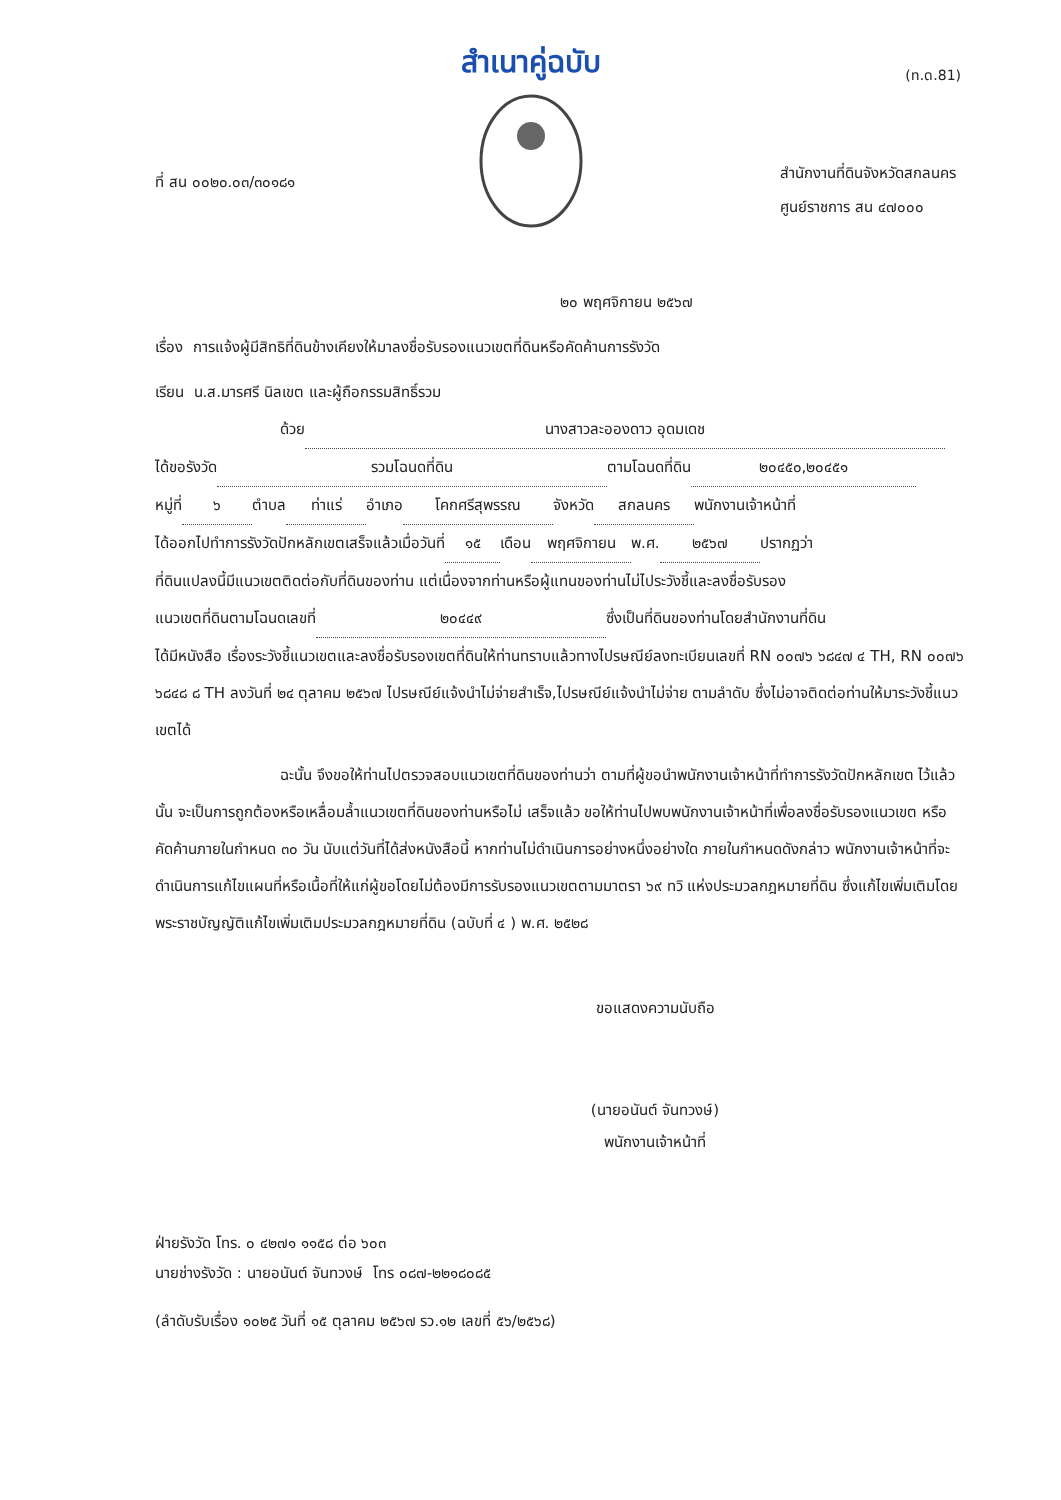สำเนาคู่ฉบับ
(ท.ด.81)
ที่ สน ๐๐๒๐.๐๓/๓๐๑๘๑
สำนักงานที่ดินจังหวัดสกลนคร
ศูนย์ราชการ สน ๔๗๐๐๐
๒๐ พฤศจิกายน ๒๕๖๗
เรื่อง การแจ้งผู้มีสิทธิที่ดินข้างเคียงให้มาลงชื่อรับรองแนวเขตที่ดินหรือคัดค้านการรังวัด
เรียน น.ส.มารศรี นิลเขต และผู้ถือกรรมสิทธิ์รวม
ด้วย นางสาวละอองดาว อุดมเดช
ได้ขอรังวัด รวมโฉนดที่ดิน ตามโฉนดที่ดิน ๒๐๔๕๐,๒๐๔๕๑
หมู่ที่ ๖ ตำบล ท่าแร่ อำเภอ โคกศรีสุพรรณ จังหวัด สกลนคร พนักงานเจ้าหน้าที่
ได้ออกไปทำการรังวัดปักหลักเขตเสร็จแล้วเมื่อวันที่ ๑๕ เดือน พฤศจิกายน พ.ศ. ๒๕๖๗ ปรากฏว่า
ที่ดินแปลงนี้มีแนวเขตติดต่อกับที่ดินของท่าน แต่เนื่องจากท่านหรือผู้แทนของท่านไม่ไประวังชี้และลงชื่อรับรอง
แนวเขตที่ดินตามโฉนดเลขที่ ๒๐๔๔๙ ซึ่งเป็นที่ดินของท่านโดยสำนักงานที่ดิน
ได้มีหนังสือ เรื่องระวังชี้แนวเขตและลงชื่อรับรองเขตที่ดินให้ท่านทราบแล้วทางไปรษณีย์ลงทะเบียนเลขที่ RN ๐๐๗๖ ๖๘๔๗ ๔ TH, RN ๐๐๗๖ ๖๘๔๘ ๘ TH ลงวันที่ ๒๔ ตุลาคม ๒๕๖๗ ไปรษณีย์แจ้งนำไม่จ่ายสำเร็จ,ไปรษณีย์แจ้งนำไม่จ่าย ตามลำดับ ซึ่งไม่อาจติดต่อท่านให้มาระวังชี้แนวเขตได้
ฉะนั้น จึงขอให้ท่านไปตรวจสอบแนวเขตที่ดินของท่านว่า ตามที่ผู้ขอนำพนักงานเจ้าหน้าที่ทำการรังวัดปักหลักเขต ไว้แล้วนั้น จะเป็นการถูกต้องหรือเหลื่อมล้ำแนวเขตที่ดินของท่านหรือไม่ เสร็จแล้ว ขอให้ท่านไปพบพนักงานเจ้าหน้าที่เพื่อลงชื่อรับรองแนวเขต หรือคัดค้านภายในกำหนด ๓๐ วัน นับแต่วันที่ได้ส่งหนังสือนี้ หากท่านไม่ดำเนินการอย่างหนึ่งอย่างใด ภายในกำหนดดังกล่าว พนักงานเจ้าหน้าที่จะดำเนินการแก้ไขแผนที่หรือเนื้อที่ให้แก่ผู้ขอโดยไม่ต้องมีการรับรองแนวเขตตามมาตรา ๖๙ ทวิ แห่งประมวลกฎหมายที่ดิน ซึ่งแก้ไขเพิ่มเติมโดยพระราชบัญญัติแก้ไขเพิ่มเติมประมวลกฎหมายที่ดิน (ฉบับที่ ๔ ) พ.ศ. ๒๕๒๘
ขอแสดงความนับถือ
(นายอนันต์ จันทวงษ์)
พนักงานเจ้าหน้าที่
ฝ่ายรังวัด โทร. ๐ ๔๒๗๑ ๑๑๕๘ ต่อ ๖๐๓
นายช่างรังวัด : นายอนันต์ จันทวงษ์ โทร ๐๘๗-๒๒๑๘๐๘๕
(ลำดับรับเรื่อง ๑๐๒๕ วันที่ ๑๕ ตุลาคม ๒๕๖๗ รว.๑๒ เลขที่ ๕๖/๒๕๖๘)